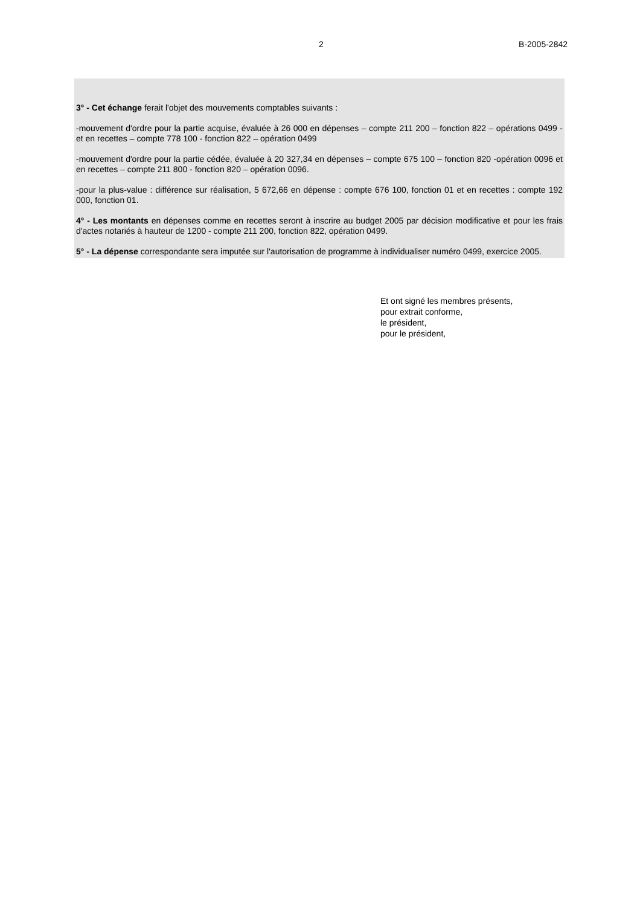2 B-2005-2842
3° - Cet échange ferait l'objet des mouvements comptables suivants :
-mouvement d'ordre pour la partie acquise, évaluée à 26 000 en dépenses – compte 211 200 – fonction 822 – opérations 0499 - et en recettes – compte 778 100 - fonction 822 – opération 0499
-mouvement d'ordre pour la partie cédée, évaluée à 20 327,34 en dépenses – compte 675 100 – fonction 820 -opération 0096 et en recettes – compte 211 800 - fonction 820 – opération 0096.
-pour la plus-value : différence sur réalisation, 5 672,66 en dépense : compte 676 100, fonction 01 et en recettes : compte 192 000, fonction 01.
4° - Les montants en dépenses comme en recettes seront à inscrire au budget 2005 par décision modificative et pour les frais d'actes notariés à hauteur de 1200 - compte 211 200, fonction 822, opération 0499.
5° - La dépense correspondante sera imputée sur l'autorisation de programme à individualiser numéro 0499, exercice 2005.
Et ont signé les membres présents,
pour extrait conforme,
le président,
pour le président,